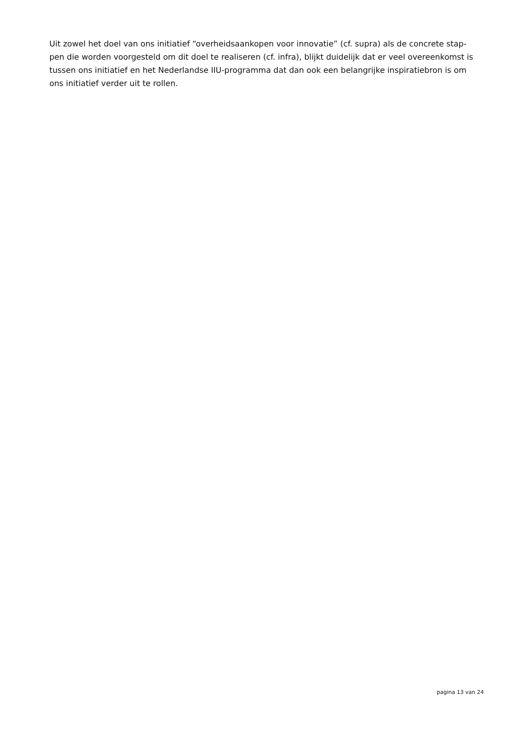Uit zowel het doel van ons initiatief “overheidsaankopen voor innovatie” (cf. supra) als de concrete stap-
pen die worden voorgesteld om dit doel te realiseren (cf. infra), blijkt duidelijk dat er veel overeenkomst is
tussen ons initiatief en het Nederlandse IIU-programma dat dan ook een belangrijke inspiratiebron is om
ons initiatief verder uit te rollen.
pagina 13 van 24